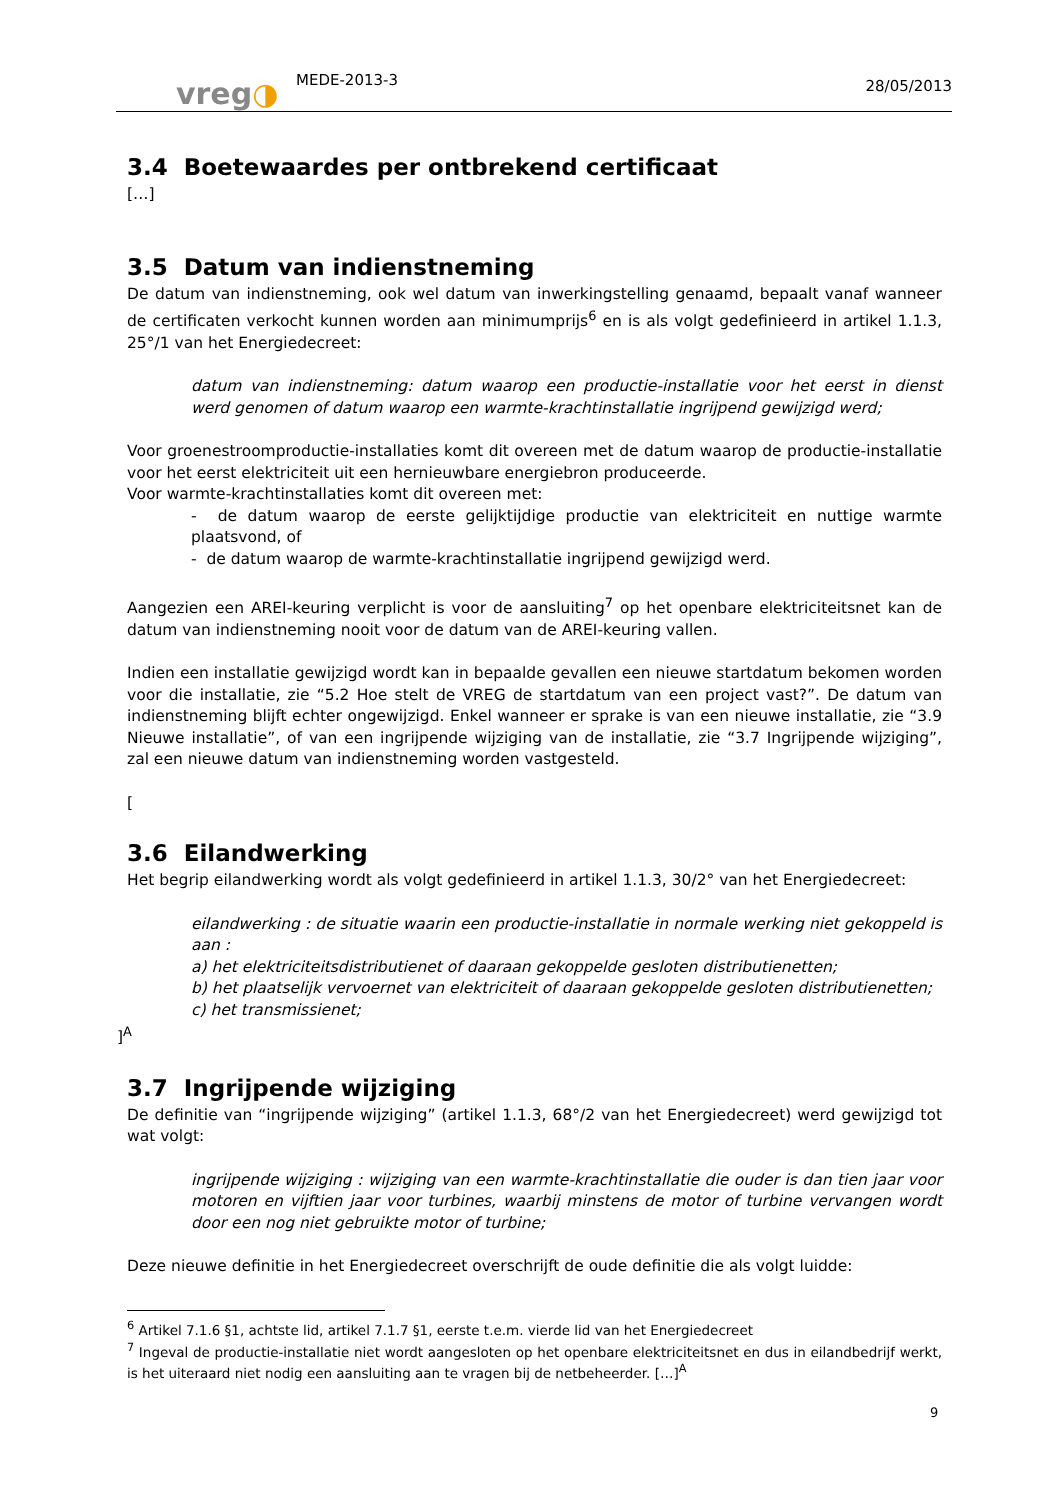vreg◑
MEDE-2013-3
28/05/2013
3.4 Boetewaardes per ontbrekend certificaat
[…]
3.5 Datum van indienstneming
De datum van indienstneming, ook wel datum van inwerkingstelling genaamd, bepaalt vanaf wanneer de certificaten verkocht kunnen worden aan minimumprijs<sup>6</sup> en is als volgt gedefinieerd in artikel 1.1.3, 25°/1 van het Energiedecreet:
datum van indienstneming: datum waarop een productie-installatie voor het eerst in dienst werd genomen of datum waarop een warmte-krachtinstallatie ingrijpend gewijzigd werd;
Voor groenestroomproductie-installaties komt dit overeen met de datum waarop de productie-installatie voor het eerst elektriciteit uit een hernieuwbare energiebron produceerde.
Voor warmte-krachtinstallaties komt dit overeen met:
- de datum waarop de eerste gelijktijdige productie van elektriciteit en nuttige warmte plaatsvond, of
- de datum waarop de warmte-krachtinstallatie ingrijpend gewijzigd werd.
Aangezien een AREI-keuring verplicht is voor de aansluiting<sup>7</sup> op het openbare elektriciteitsnet kan de datum van indienstneming nooit voor de datum van de AREI-keuring vallen.
Indien een installatie gewijzigd wordt kan in bepaalde gevallen een nieuwe startdatum bekomen worden voor die installatie, zie “5.2 Hoe stelt de VREG de startdatum van een project vast?”. De datum van indienstneming blijft echter ongewijzigd. Enkel wanneer er sprake is van een nieuwe installatie, zie “3.9 Nieuwe installatie”, of van een ingrijpende wijziging van de installatie, zie “3.7 Ingrijpende wijziging”, zal een nieuwe datum van indienstneming worden vastgesteld.
[
3.6 Eilandwerking
Het begrip eilandwerking wordt als volgt gedefinieerd in artikel 1.1.3, 30/2° van het Energiedecreet:
eilandwerking : de situatie waarin een productie-installatie in normale werking niet gekoppeld is aan :
a) het elektriciteitsdistributienet of daaraan gekoppelde gesloten distributienetten;
b) het plaatselijk vervoernet van elektriciteit of daaraan gekoppelde gesloten distributienetten;
c) het transmissienet;
]<sup>A</sup>
3.7 Ingrijpende wijziging
De definitie van “ingrijpende wijziging” (artikel 1.1.3, 68°/2 van het Energiedecreet) werd gewijzigd tot wat volgt:
ingrijpende wijziging : wijziging van een warmte-krachtinstallatie die ouder is dan tien jaar voor motoren en vijftien jaar voor turbines, waarbij minstens de motor of turbine vervangen wordt door een nog niet gebruikte motor of turbine;
Deze nieuwe definitie in het Energiedecreet overschrijft de oude definitie die als volgt luidde:
<sup>6</sup> Artikel 7.1.6 §1, achtste lid, artikel 7.1.7 §1, eerste t.e.m. vierde lid van het Energiedecreet
<sup>7</sup> Ingeval de productie-installatie niet wordt aangesloten op het openbare elektriciteitsnet en dus in eilandbedrijf werkt, is het uiteraard niet nodig een aansluiting aan te vragen bij de netbeheerder. […]<sup>A</sup>
9